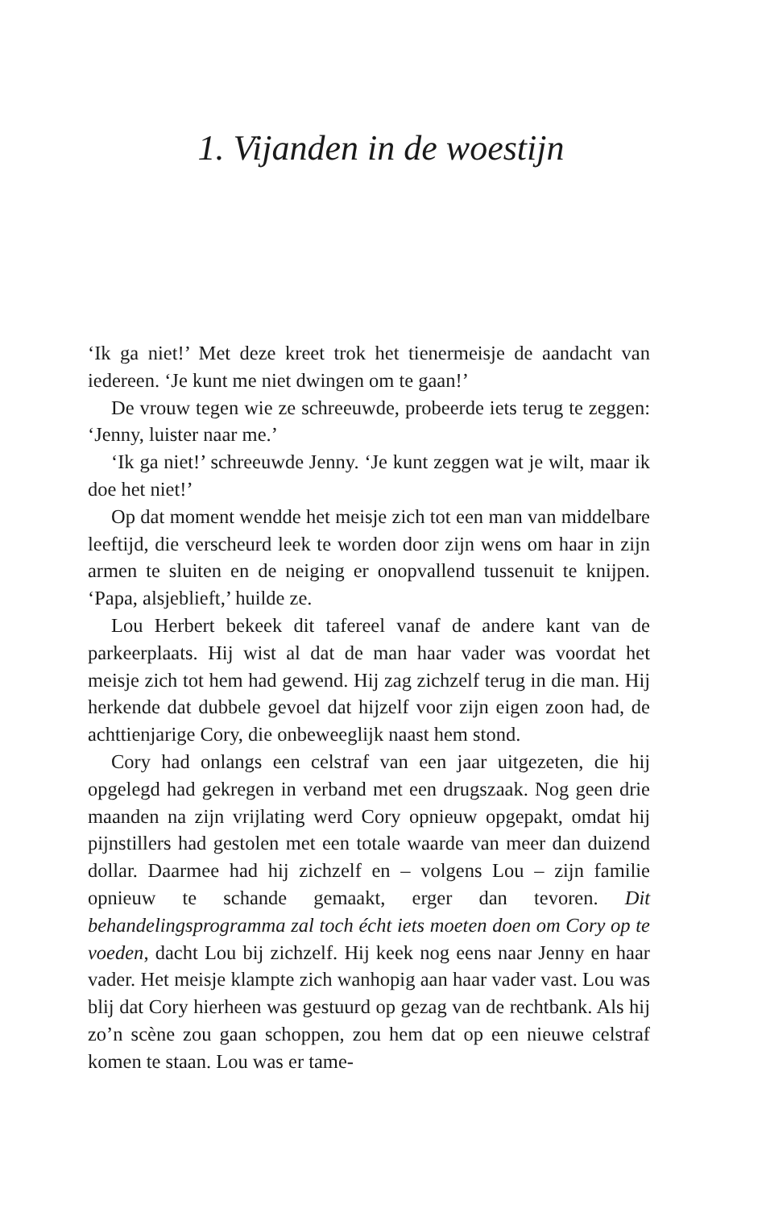1. Vijanden in de woestijn
‘Ik ga niet!’ Met deze kreet trok het tienermeisje de aandacht van iedereen. ‘Je kunt me niet dwingen om te gaan!’
De vrouw tegen wie ze schreeuwde, probeerde iets terug te zeggen: ‘Jenny, luister naar me.’
‘Ik ga niet!’ schreeuwde Jenny. ‘Je kunt zeggen wat je wilt, maar ik doe het niet!’
Op dat moment wendde het meisje zich tot een man van middelbare leeftijd, die verscheurd leek te worden door zijn wens om haar in zijn armen te sluiten en de neiging er onopvallend tussenuit te knijpen. ‘Papa, alsjeblieft,’ huilde ze.
Lou Herbert bekeek dit tafereel vanaf de andere kant van de parkeerplaats. Hij wist al dat de man haar vader was voordat het meisje zich tot hem had gewend. Hij zag zichzelf terug in die man. Hij herkende dat dubbele gevoel dat hijzelf voor zijn eigen zoon had, de achttienjarige Cory, die onbeweeglijk naast hem stond.
Cory had onlangs een celstraf van een jaar uitgezeten, die hij opgelegd had gekregen in verband met een drugszaak. Nog geen drie maanden na zijn vrijlating werd Cory opnieuw opgepakt, omdat hij pijnstillers had gestolen met een totale waarde van meer dan duizend dollar. Daarmee had hij zichzelf en – volgens Lou – zijn familie opnieuw te schande gemaakt, erger dan tevoren. Dit behandelingsprogramma zal toch écht iets moeten doen om Cory op te voeden, dacht Lou bij zichzelf. Hij keek nog eens naar Jenny en haar vader. Het meisje klampte zich wanhopig aan haar vader vast. Lou was blij dat Cory hierheen was gestuurd op gezag van de rechtbank. Als hij zo’n scène zou gaan schoppen, zou hem dat op een nieuwe celstraf komen te staan. Lou was er tame-